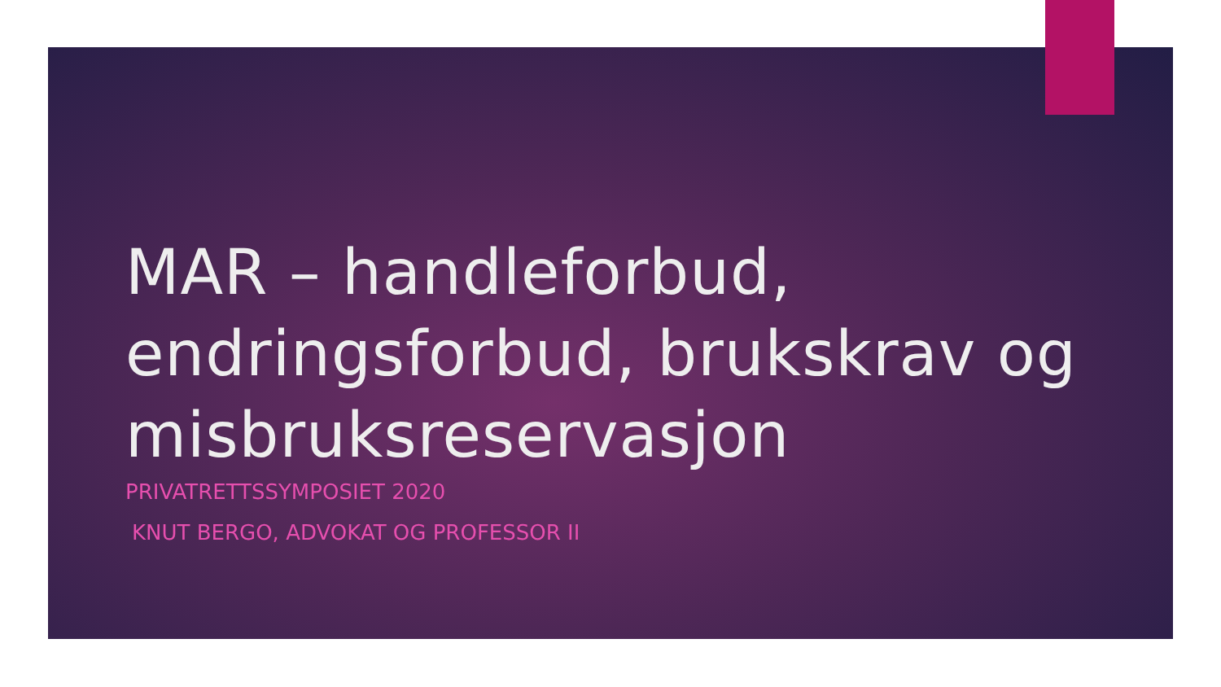MAR – handleforbud, endringsforbud, brukskrav og misbruksreservasjon
PRIVATRETTSSYMPOSIET 2020
KNUT BERGO, ADVOKAT OG PROFESSOR II